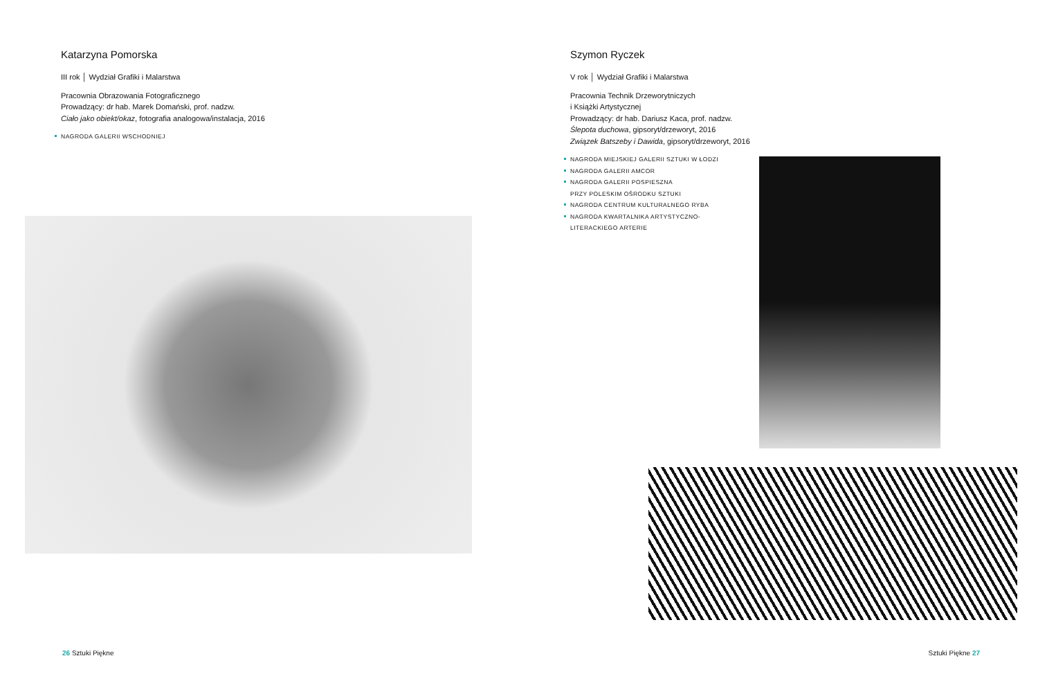Katarzyna Pomorska
III rok │ Wydział Grafiki i Malarstwa
Pracownia Obrazowania Fotograficznego
Prowadzący: dr hab. Marek Domański, prof. nadzw.
Ciało jako obiekt/okaz, fotografia analogowa/instalacja, 2016
NAGRODA GALERII WSCHODNIEJ
26 Sztuki Piękne
Szymon Ryczek
V rok │ Wydział Grafiki i Malarstwa
Pracownia Technik Drzeworytniczych
i Książki Artystycznej
Prowadzący: dr hab. Dariusz Kaca, prof. nadzw.
Ślepota duchowa, gipsoryt/drzeworyt, 2016
Związek Batszeby i Dawida, gipsoryt/drzeworyt, 2016
NAGRODA MIEJSKIEJ GALERII SZTUKI W ŁODZI
NAGRODA GALERII AMCOR
NAGRODA GALERII POSPIESZNA
PRZY POLESKIM OŚRODKU SZTUKI
NAGRODA CENTRUM KULTURALNEGO RYBA
NAGRODA KWARTALNIKA ARTYSTYCZNO-
LITERACKIEGO ARTERIE
Sztuki Piękne 27